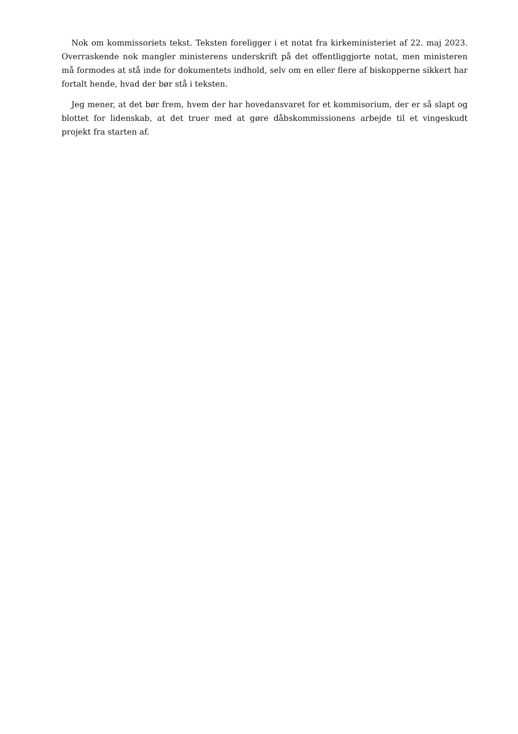Nok om kommissoriets tekst. Teksten foreligger i et notat fra kirkeministeriet af 22. maj 2023. Overraskende nok mangler ministerens underskrift på det offentliggjorte notat, men ministeren må formodes at stå inde for dokumentets indhold, selv om en eller flere af biskopperne sikkert har fortalt hende, hvad der bør stå i teksten.
Jeg mener, at det bør frem, hvem der har hovedansvaret for et kommisorium, der er så slapt og blottet for lidenskab, at det truer med at gøre dåbskommissionens arbejde til et vingeskudt projekt fra starten af.